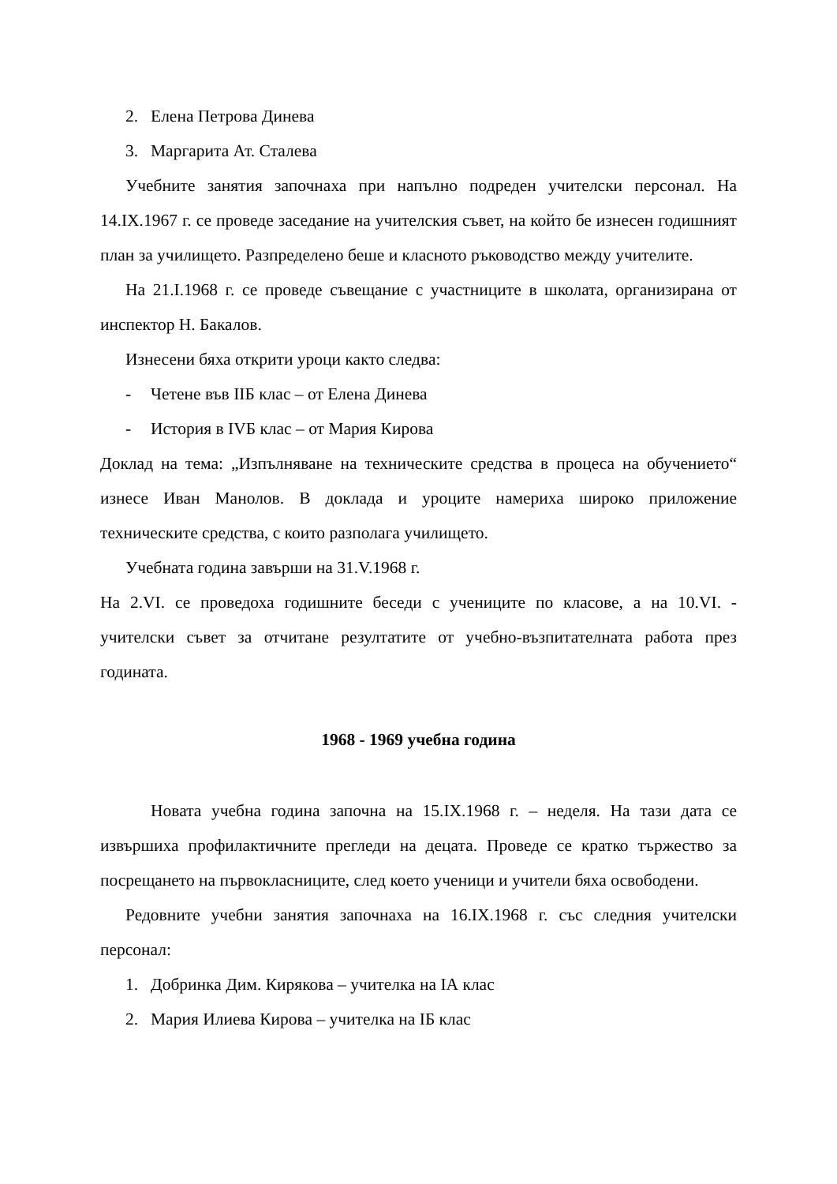2. Елена Петрова Динева
3. Маргарита Ат. Сталева
Учебните занятия започнаха при напълно подреден учителски персонал. На 14.IX.1967 г. се проведе заседание на учителския съвет, на който бе изнесен годишният план за училището. Разпределено беше и класното ръководство между учителите.
На 21.I.1968 г. се проведе съвещание с участниците в школата, организирана от инспектор Н. Бакалов.
Изнесени бяха открити уроци както следва:
- Четене във IIБ клас – от Елена Динева
- История в IVБ клас – от Мария Кирова
Доклад на тема: „Изпълняване на техническите средства в процеса на обучението“ изнесе Иван Манолов. В доклада и уроците намериха широко приложение техническите средства, с които разполага училището.
Учебната година завърши на 31.V.1968 г.
На 2.VI. се проведоха годишните беседи с учениците по класове, а на 10.VI. - учителски съвет за отчитане резултатите от учебно-възпитателната работа през годината.
1968 - 1969 учебна година
Новата учебна година започна на 15.IX.1968 г. – неделя. На тази дата се извършиха профилактичните прегледи на децата. Проведе се кратко тържество за посрещането на първокласниците, след което ученици и учители бяха освободени.
Редовните учебни занятия започнаха на 16.IX.1968 г. със следния учителски персонал:
1. Добринка Дим. Кирякова – учителка на IА клас
2. Мария Илиева Кирова – учителка на IБ клас